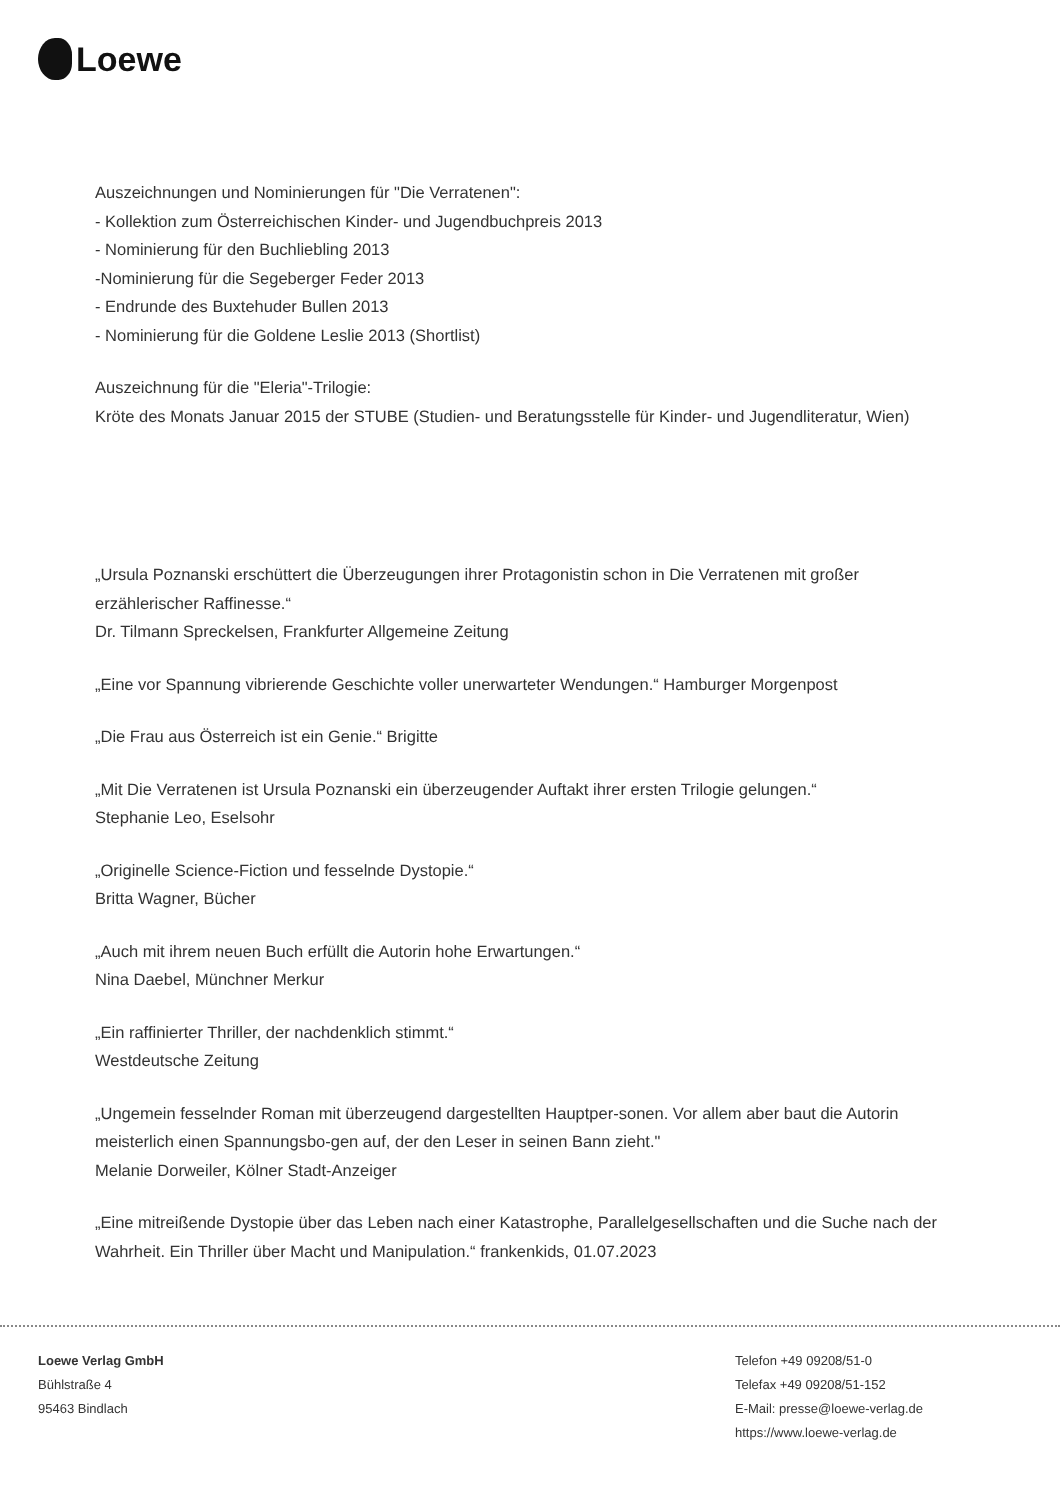Loewe
Auszeichnungen und Nominierungen für "Die Verratenen":
- Kollektion zum Österreichischen Kinder- und Jugendbuchpreis 2013
- Nominierung für den Buchliebling 2013
-Nominierung für die Segeberger Feder 2013
- Endrunde des Buxtehuder Bullen 2013
- Nominierung für die Goldene Leslie 2013 (Shortlist)
Auszeichnung für die "Eleria"-Trilogie:
Kröte des Monats Januar 2015 der STUBE (Studien- und Beratungsstelle für Kinder- und Jugendliteratur, Wien)
„Ursula Poznanski erschüttert die Überzeugungen ihrer Protagonistin schon in Die Verratenen mit großer erzählerischer Raffinesse.“
Dr. Tilmann Spreckelsen, Frankfurter Allgemeine Zeitung
„Eine vor Spannung vibrierende Geschichte voller unerwarteter Wendungen.“ Hamburger Morgenpost
„Die Frau aus Österreich ist ein Genie.“ Brigitte
„Mit Die Verratenen ist Ursula Poznanski ein überzeugender Auftakt ihrer ersten Trilogie gelungen.“
Stephanie Leo, Eselsohr
„Originelle Science-Fiction und fesselnde Dystopie.“
Britta Wagner, Bücher
„Auch mit ihrem neuen Buch erfüllt die Autorin hohe Erwartungen.“
Nina Daebel, Münchner Merkur
„Ein raffinierter Thriller, der nachdenklich stimmt.“
Westdeutsche Zeitung
„Ungemein fesselnder Roman mit überzeugend dargestellten Hauptper-sonen. Vor allem aber baut die Autorin meisterlich einen Spannungsbo-gen auf, der den Leser in seinen Bann zieht."
Melanie Dorweiler, Kölner Stadt-Anzeiger
„Eine mitreißende Dystopie über das Leben nach einer Katastrophe, Parallelgesellschaften und die Suche nach der Wahrheit. Ein Thriller über Macht und Manipulation.“ frankenkids, 01.07.2023
Loewe Verlag GmbH
Bühlstraße 4
95463 Bindlach
Telefon +49 09208/51-0
Telefax +49 09208/51-152
E-Mail: presse@loewe-verlag.de
https://www.loewe-verlag.de